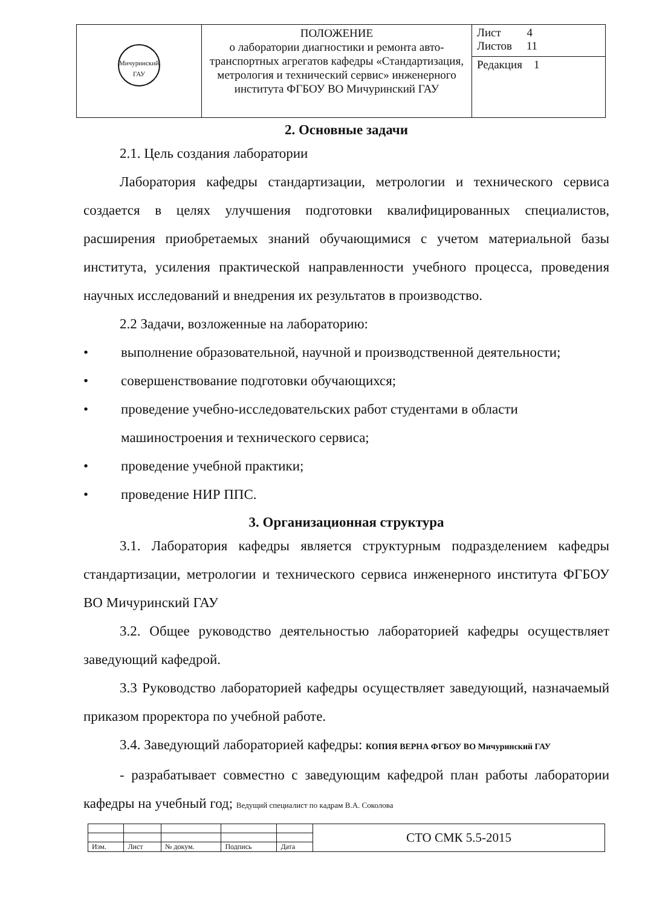| Мичуринский ГАУ | ПОЛОЖЕНИЕ о лаборатории диагностики и ремонта авто-транспортных агрегатов кафедры «Стандартизация, метрология и технический сервис» инженерного института ФГБОУ ВО Мичуринский ГАУ | Лист 4 Листов 11 |
| | | Редакция 1 |
2. Основные задачи
2.1. Цель создания лаборатории
Лаборатория кафедры стандартизации, метрологии и технического сервиса создается в целях улучшения подготовки квалифицированных специалистов, расширения приобретаемых знаний обучающимися с учетом материальной базы института, усиления практической направленности учебного процесса, проведения научных исследований и внедрения их результатов в производство.
2.2 Задачи, возложенные на лабораторию:
• выполнение образовательной, научной и производственной деятельности;
• совершенствование подготовки обучающихся;
• проведение учебно-исследовательских работ студентами в области машиностроения и технического сервиса;
• проведение учебной практики;
• проведение НИР ППС.
3. Организационная структура
3.1. Лаборатория кафедры является структурным подразделением кафедры стандартизации, метрологии и технического сервиса инженерного института ФГБОУ ВО Мичуринский ГАУ
3.2. Общее руководство деятельностью лабораторией кафедры осуществляет заведующий кафедрой.
3.3 Руководство лабораторией кафедры осуществляет заведующий, назначаемый приказом проректора по учебной работе.
3.4. Заведующий лабораторией кафедры: КОПИЯ ВЕРНА ФГБОУ ВО Мичуринский ГАУ
- разрабатывает совместно с заведующим кафедрой план работы лаборатории кафедры на учебный год; Ведущий специалист по кадрам В.А. Соколова
| | | | | | СТО СМК 5.5-2015 |
| Изм. | Лист | № докум. | Подпись | Дата | |